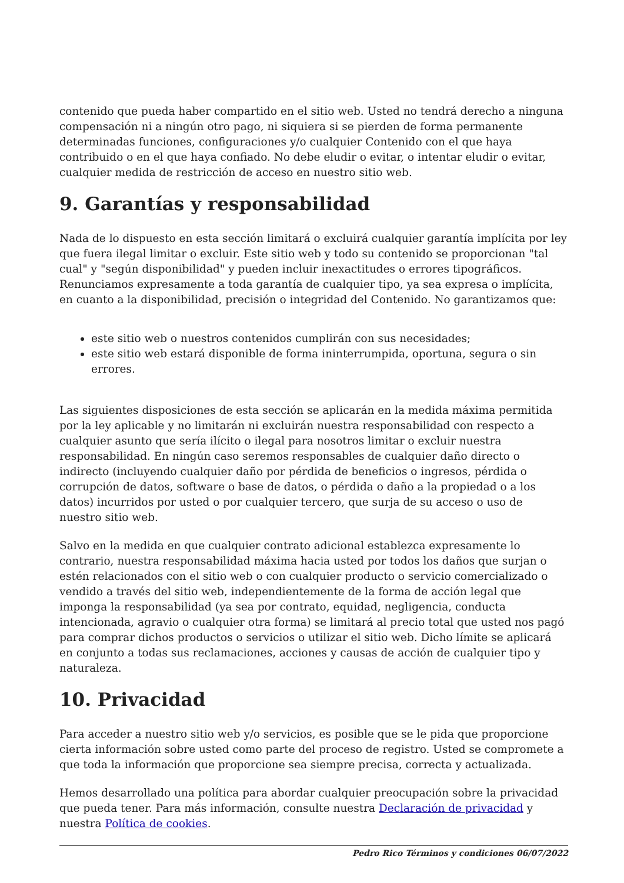contenido que pueda haber compartido en el sitio web. Usted no tendrá derecho a ninguna compensación ni a ningún otro pago, ni siquiera si se pierden de forma permanente determinadas funciones, configuraciones y/o cualquier Contenido con el que haya contribuido o en el que haya confiado. No debe eludir o evitar, o intentar eludir o evitar, cualquier medida de restricción de acceso en nuestro sitio web.
9. Garantías y responsabilidad
Nada de lo dispuesto en esta sección limitará o excluirá cualquier garantía implícita por ley que fuera ilegal limitar o excluir. Este sitio web y todo su contenido se proporcionan "tal cual" y "según disponibilidad" y pueden incluir inexactitudes o errores tipográficos. Renunciamos expresamente a toda garantía de cualquier tipo, ya sea expresa o implícita, en cuanto a la disponibilidad, precisión o integridad del Contenido. No garantizamos que:
este sitio web o nuestros contenidos cumplirán con sus necesidades;
este sitio web estará disponible de forma ininterrumpida, oportuna, segura o sin errores.
Las siguientes disposiciones de esta sección se aplicarán en la medida máxima permitida por la ley aplicable y no limitarán ni excluirán nuestra responsabilidad con respecto a cualquier asunto que sería ilícito o ilegal para nosotros limitar o excluir nuestra responsabilidad. En ningún caso seremos responsables de cualquier daño directo o indirecto (incluyendo cualquier daño por pérdida de beneficios o ingresos, pérdida o corrupción de datos, software o base de datos, o pérdida o daño a la propiedad o a los datos) incurridos por usted o por cualquier tercero, que surja de su acceso o uso de nuestro sitio web.
Salvo en la medida en que cualquier contrato adicional establezca expresamente lo contrario, nuestra responsabilidad máxima hacia usted por todos los daños que surjan o estén relacionados con el sitio web o con cualquier producto o servicio comercializado o vendido a través del sitio web, independientemente de la forma de acción legal que imponga la responsabilidad (ya sea por contrato, equidad, negligencia, conducta intencionada, agravio o cualquier otra forma) se limitará al precio total que usted nos pagó para comprar dichos productos o servicios o utilizar el sitio web. Dicho límite se aplicará en conjunto a todas sus reclamaciones, acciones y causas de acción de cualquier tipo y naturaleza.
10. Privacidad
Para acceder a nuestro sitio web y/o servicios, es posible que se le pida que proporcione cierta información sobre usted como parte del proceso de registro. Usted se compromete a que toda la información que proporcione sea siempre precisa, correcta y actualizada.
Hemos desarrollado una política para abordar cualquier preocupación sobre la privacidad que pueda tener. Para más información, consulte nuestra Declaración de privacidad y nuestra Política de cookies.
Pedro Rico Términos y condiciones 06/07/2022